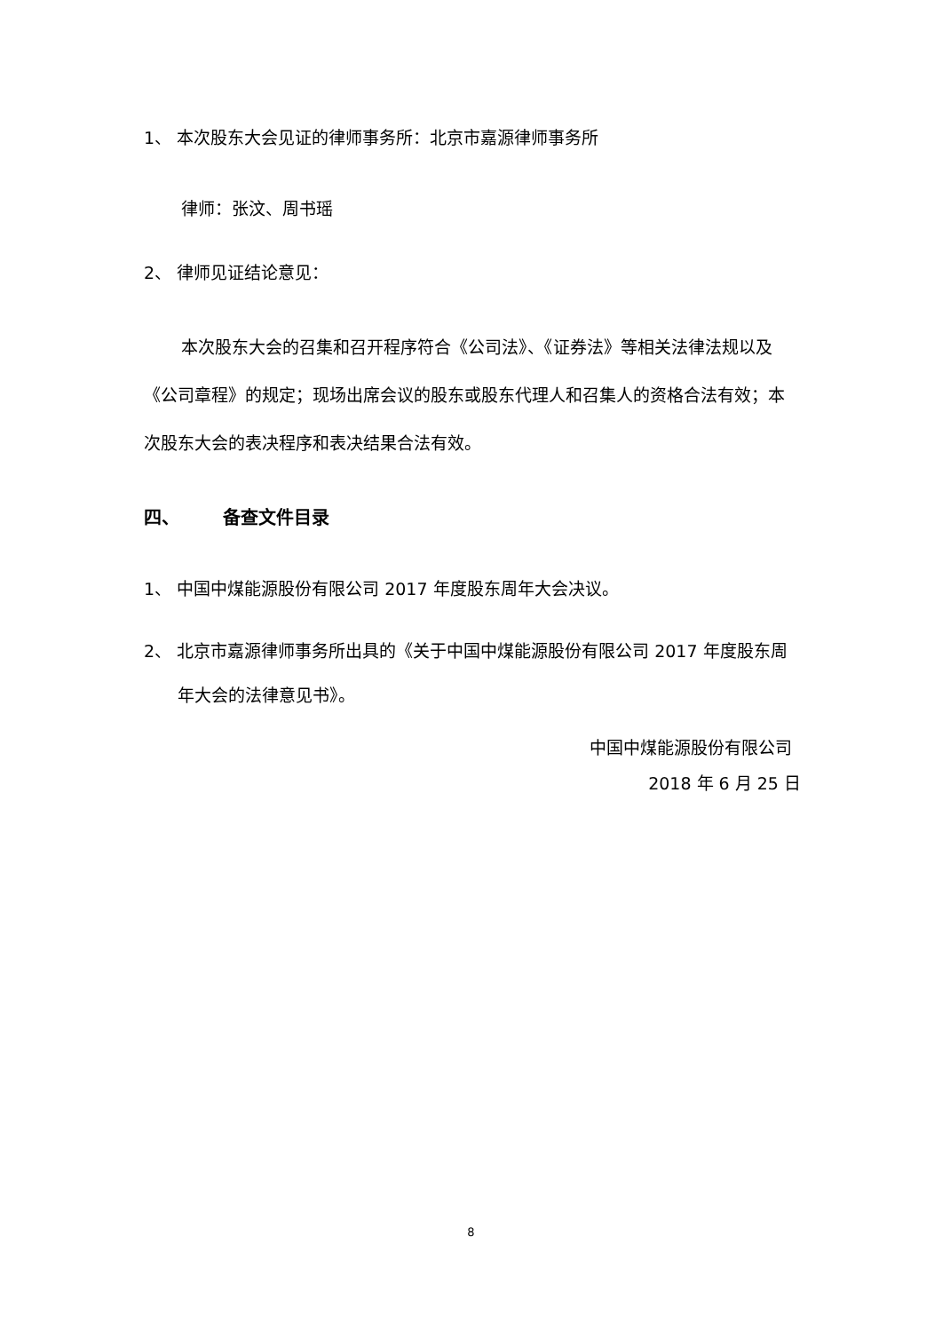1、 本次股东大会见证的律师事务所：北京市嘉源律师事务所
律师：张汶、周书瑶
2、 律师见证结论意见：
本次股东大会的召集和召开程序符合《公司法》、《证券法》等相关法律法规以及《公司章程》的规定；现场出席会议的股东或股东代理人和召集人的资格合法有效；本次股东大会的表决程序和表决结果合法有效。
四、 备查文件目录
1、 中国中煤能源股份有限公司 2017 年度股东周年大会决议。
2、 北京市嘉源律师事务所出具的《关于中国中煤能源股份有限公司 2017 年度股东周年大会的法律意见书》。
中国中煤能源股份有限公司
2018 年 6 月 25 日
8